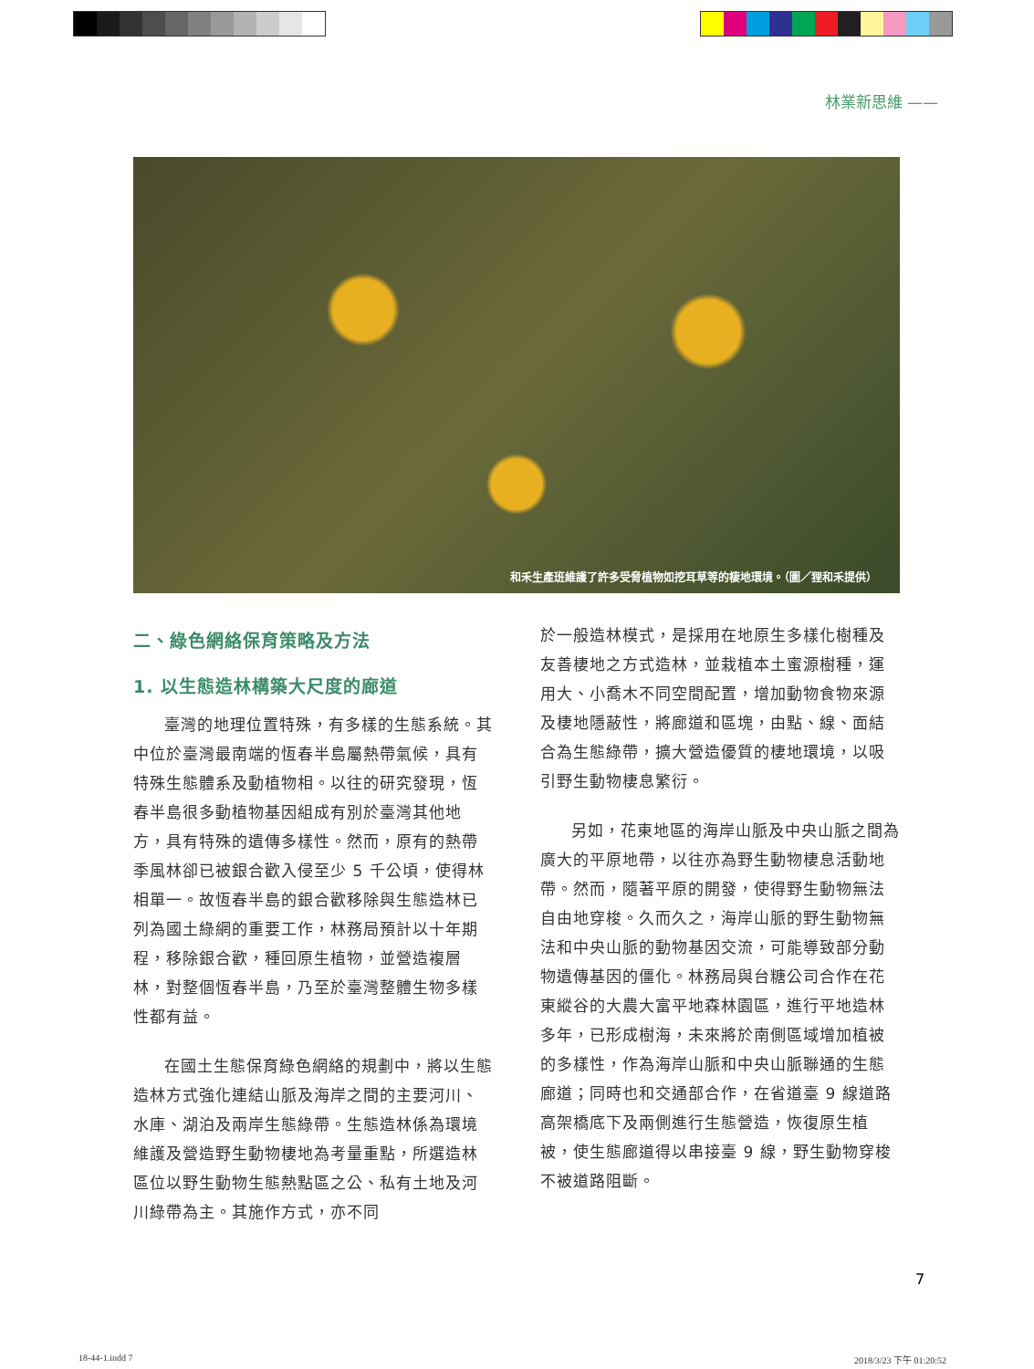林業新思維 ——
和禾生產班維護了許多受脅植物如挖耳草等的棲地環境。（圖／狸和禾提供）
二、綠色網絡保育策略及方法
1. 以生態造林構築大尺度的廊道
臺灣的地理位置特殊，有多樣的生態系統。其中位於臺灣最南端的恆春半島屬熱帶氣候，具有特殊生態體系及動植物相。以往的研究發現，恆春半島很多動植物基因組成有別於臺灣其他地方，具有特殊的遺傳多樣性。然而，原有的熱帶季風林卻已被銀合歡入侵至少 5 千公頃，使得林相單一。故恆春半島的銀合歡移除與生態造林已列為國土綠網的重要工作，林務局預計以十年期程，移除銀合歡，種回原生植物，並營造複層林，對整個恆春半島，乃至於臺灣整體生物多樣性都有益。
在國土生態保育綠色網絡的規劃中，將以生態造林方式強化連結山脈及海岸之間的主要河川、水庫、湖泊及兩岸生態綠帶。生態造林係為環境維護及營造野生動物棲地為考量重點，所選造林區位以野生動物生態熱點區之公、私有土地及河川綠帶為主。其施作方式，亦不同
於一般造林模式，是採用在地原生多樣化樹種及友善棲地之方式造林，並栽植本土蜜源樹種，運用大、小喬木不同空間配置，增加動物食物來源及棲地隱蔽性，將廊道和區塊，由點、線、面結合為生態綠帶，擴大營造優質的棲地環境，以吸引野生動物棲息繁衍。
另如，花東地區的海岸山脈及中央山脈之間為廣大的平原地帶，以往亦為野生動物棲息活動地帶。然而，隨著平原的開發，使得野生動物無法自由地穿梭。久而久之，海岸山脈的野生動物無法和中央山脈的動物基因交流，可能導致部分動物遺傳基因的僵化。林務局與台糖公司合作在花東縱谷的大農大富平地森林園區，進行平地造林多年，已形成樹海，未來將於南側區域增加植被的多樣性，作為海岸山脈和中央山脈聯通的生態廊道；同時也和交通部合作，在省道臺 9 線道路高架橋底下及兩側進行生態營造，恢復原生植被，使生態廊道得以串接臺 9 線，野生動物穿梭不被道路阻斷。
7
18-44-1.indd 7 2018/3/23 下午 01:20:52